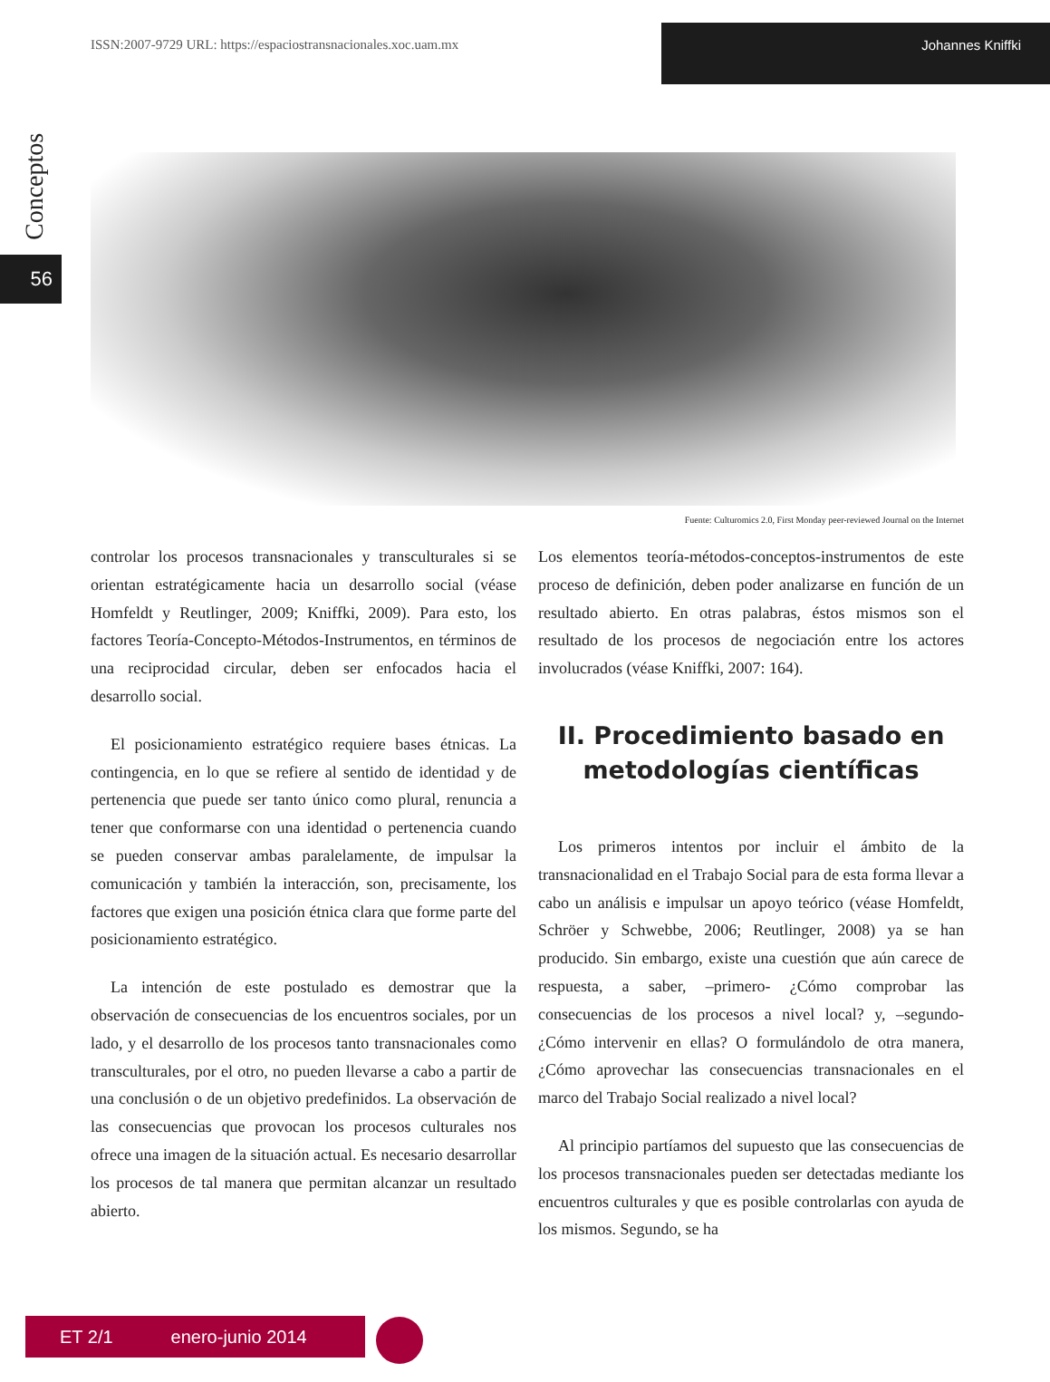ISSN:2007-9729 URL: https://espaciostransnacionales.xoc.uam.mx Johannes Kniffki
Conceptos
56
Fuente: Culturomics 2.0, First Monday peer-reviewed Journal on the Internet
controlar los procesos transnacionales y transculturales si se orientan estratégicamente hacia un desarrollo social (véase Homfeldt y Reutlinger, 2009; Kniffki, 2009). Para esto, los factores Teoría-Concepto-Métodos-Instrumentos, en términos de una reciprocidad circular, deben ser enfocados hacia el desarrollo social.
El posicionamiento estratégico requiere bases étnicas. La contingencia, en lo que se refiere al sentido de identidad y de pertenencia que puede ser tanto único como plural, renuncia a tener que conformarse con una identidad o pertenencia cuando se pueden conservar ambas paralelamente, de impulsar la comunicación y también la interacción, son, precisamente, los factores que exigen una posición étnica clara que forme parte del posicionamiento estratégico.
La intención de este postulado es demostrar que la observación de consecuencias de los encuentros sociales, por un lado, y el desarrollo de los procesos tanto transnacionales como transculturales, por el otro, no pueden llevarse a cabo a partir de una conclusión o de un objetivo predefinidos. La observación de las consecuencias que provocan los procesos culturales nos ofrece una imagen de la situación actual. Es necesario desarrollar los procesos de tal manera que permitan alcanzar un resultado abierto.
Los elementos teoría-métodos-conceptos-instrumentos de este proceso de definición, deben poder analizarse en función de un resultado abierto. En otras palabras, éstos mismos son el resultado de los procesos de negociación entre los actores involucrados (véase Kniffki, 2007: 164).
II. Procedimiento basado en metodologías científicas
Los primeros intentos por incluir el ámbito de la transnacionalidad en el Trabajo Social para de esta forma llevar a cabo un análisis e impulsar un apoyo teórico (véase Homfeldt, Schröer y Schwebbe, 2006; Reutlinger, 2008) ya se han producido. Sin embargo, existe una cuestión que aún carece de respuesta, a saber, –primero- ¿Cómo comprobar las consecuencias de los procesos a nivel local? y, –segundo- ¿Cómo intervenir en ellas? O formulándolo de otra manera, ¿Cómo aprovechar las consecuencias transnacionales en el marco del Trabajo Social realizado a nivel local?
Al principio partíamos del supuesto que las consecuencias de los procesos transnacionales pueden ser detectadas mediante los encuentros culturales y que es posible controlarlas con ayuda de los mismos. Segundo, se ha
ET 2/1 enero-junio 2014